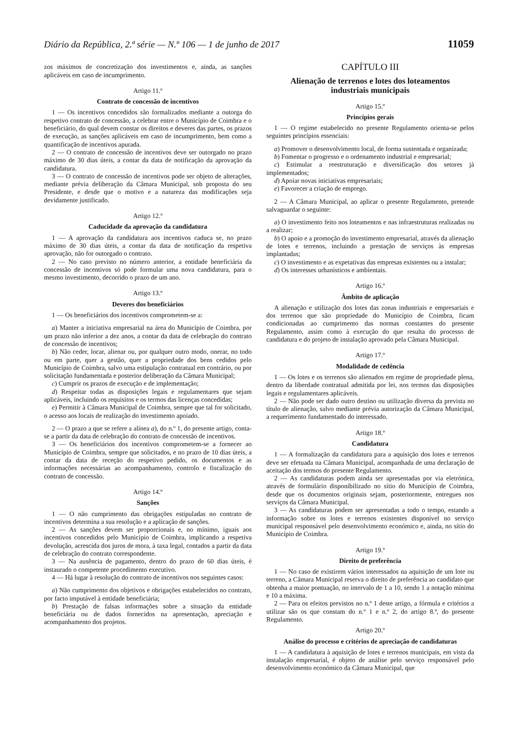Diário da República, 2.ª série — N.º 106 — 1 de junho de 2017 11059
zos máximos de concretização dos investimentos e, ainda, as sanções aplicáveis em caso de incumprimento.
Artigo 11.º
Contrato de concessão de incentivos
1 — Os incentivos concedidos são formalizados mediante a outorga do respetivo contrato de concessão, a celebrar entre o Município de Coimbra e o beneficiário, do qual devem constar os direitos e deveres das partes, os prazos de execução, as sanções aplicáveis em caso de incumprimento, bem como a quantificação de incentivos apurada.
2 — O contrato de concessão de incentivos deve ser outorgado no prazo máximo de 30 dias úteis, a contar da data de notificação da aprovação da candidatura.
3 — O contrato de concessão de incentivos pode ser objeto de alterações, mediante prévia deliberação da Câmara Municipal, sob proposta do seu Presidente, e desde que o motivo e a natureza das modificações seja devidamente justificado.
Artigo 12.º
Caducidade da aprovação da candidatura
1 — A aprovação da candidatura aos incentivos caduca se, no prazo máximo de 30 dias úteis, a contar da data de notificação da respetiva aprovação, não for outorgado o contrato.
2 — No caso previsto no número anterior, a entidade beneficiária da concessão de incentivos só pode formular uma nova candidatura, para o mesmo investimento, decorrido o prazo de um ano.
Artigo 13.º
Deveres dos beneficiários
1 — Os beneficiários dos incentivos comprometem-se a:
a) Manter a iniciativa empresarial na área do Município de Coimbra, por um prazo não inferior a dez anos, a contar da data de celebração do contrato de concessão de incentivos;
b) Não ceder, locar, alienar ou, por qualquer outro modo, onerar, no todo ou em parte, quer a gestão, quer a propriedade dos bens cedidos pelo Município de Coimbra, salvo uma estipulação contratual em contrário, ou por solicitação fundamentada e posterior deliberação da Câmara Municipal;
c) Cumprir os prazos de execução e de implementação;
d) Respeitar todas as disposições legais e regulamentares que sejam aplicáveis, incluindo os requisitos e os termos das licenças concedidas;
e) Permitir à Câmara Municipal de Coimbra, sempre que tal for solicitado, o acesso aos locais de realização do investimento apoiado.
2 — O prazo a que se refere a alínea a), do n.º 1, do presente artigo, conta-se a partir da data de celebração do contrato de concessão de incentivos.
3 — Os beneficiários dos incentivos comprometem-se a fornecer ao Município de Coimbra, sempre que solicitados, e no prazo de 10 dias úteis, a contar da data de receção do respetivo pedido, os documentos e as informações necessárias ao acompanhamento, controlo e fiscalização do contrato de concessão.
Artigo 14.º
Sanções
1 — O não cumprimento das obrigações estipuladas no contrato de incentivos determina a sua resolução e a aplicação de sanções.
2 — As sanções devem ser proporcionais e, no mínimo, iguais aos incentivos concedidos pelo Município de Coimbra, implicando a respetiva devolução, acrescida dos juros de mora, à taxa legal, contados a partir da data de celebração do contrato correspondente.
3 — Na ausência de pagamento, dentro do prazo de 60 dias úteis, é instaurado o competente procedimento executivo.
4 — Há lugar à resolução do contrato de incentivos nos seguintes casos:
a) Não cumprimento dos objetivos e obrigações estabelecidos no contrato, por facto imputável à entidade beneficiária;
b) Prestação de falsas informações sobre a situação da entidade beneficiária ou de dados fornecidos na apresentação, apreciação e acompanhamento dos projetos.
CAPÍTULO III
Alienação de terrenos e lotes dos loteamentos
industriais municipais
Artigo 15.º
Princípios gerais
1 — O regime estabelecido no presente Regulamento orienta-se pelos seguintes princípios essenciais:
a) Promover o desenvolvimento local, de forma sustentada e organizada;
b) Fomentar o progresso e o ordenamento industrial e empresarial;
c) Estimular a reestruturação e diversificação dos setores já implementados;
d) Apoiar novas iniciativas empresariais;
e) Favorecer a criação de emprego.
2 — A Câmara Municipal, ao aplicar o presente Regulamento, pretende salvaguardar o seguinte:
a) O investimento feito nos loteamentos e nas infraestruturas realizadas ou a realizar;
b) O apoio e a promoção do investimento empresarial, através da alienação de lotes e terrenos, incluindo a prestação de serviços às empresas implantadas;
c) O investimento e as expetativas das empresas existentes ou a instalar;
d) Os interesses urbanísticos e ambientais.
Artigo 16.º
Âmbito de aplicação
A alienação e utilização dos lotes das zonas industriais e empresariais e dos terrenos que são propriedade do Município de Coimbra, ficam condicionadas ao cumprimento das normas constantes do presente Regulamento, assim como à execução do que resulta do processo de candidatura e do projeto de instalação aprovado pela Câmara Municipal.
Artigo 17.º
Modalidade de cedência
1 — Os lotes e os terrenos são alienados em regime de propriedade plena, dentro da liberdade contratual admitida por lei, nos termos das disposições legais e regulamentares aplicáveis.
2 — Não pode ser dado outro destino ou utilização diversa da prevista no título de alienação, salvo mediante prévia autorização da Câmara Municipal, a requerimento fundamentado do interessado.
Artigo 18.º
Candidatura
1 — A formalização da candidatura para a aquisição dos lotes e terrenos deve ser efetuada na Câmara Municipal, acompanhada de uma declaração de aceitação dos termos do presente Regulamento.
2 — As candidaturas podem ainda ser apresentadas por via eletrónica, através de formulário disponibilizado no sítio do Município de Coimbra, desde que os documentos originais sejam, posteriormente, entregues nos serviços da Câmara Municipal.
3 — As candidaturas podem ser apresentadas a todo o tempo, estando a informação sobre os lotes e terrenos existentes disponível no serviço municipal responsável pelo desenvolvimento económico e, ainda, no sítio do Município de Coimbra.
Artigo 19.º
Direito de preferência
1 — No caso de existirem vários interessados na aquisição de um lote ou terreno, a Câmara Municipal reserva o direito de preferência ao candidato que obtenha a maior pontuação, no intervalo de 1 a 10, sendo 1 a notação mínima e 10 a máxima.
2 — Para os efeitos previstos no n.º 1 deste artigo, a fórmula e critérios a utilizar são os que constam do n.º 1 e n.º 2, do artigo 8.º, do presente Regulamento.
Artigo 20.º
Análise do processo e critérios de apreciação de candidaturas
1 — A candidatura à aquisição de lotes e terrenos municipais, em vista da instalação empresarial, é objeto de análise pelo serviço responsável pelo desenvolvimento económico da Câmara Municipal, que